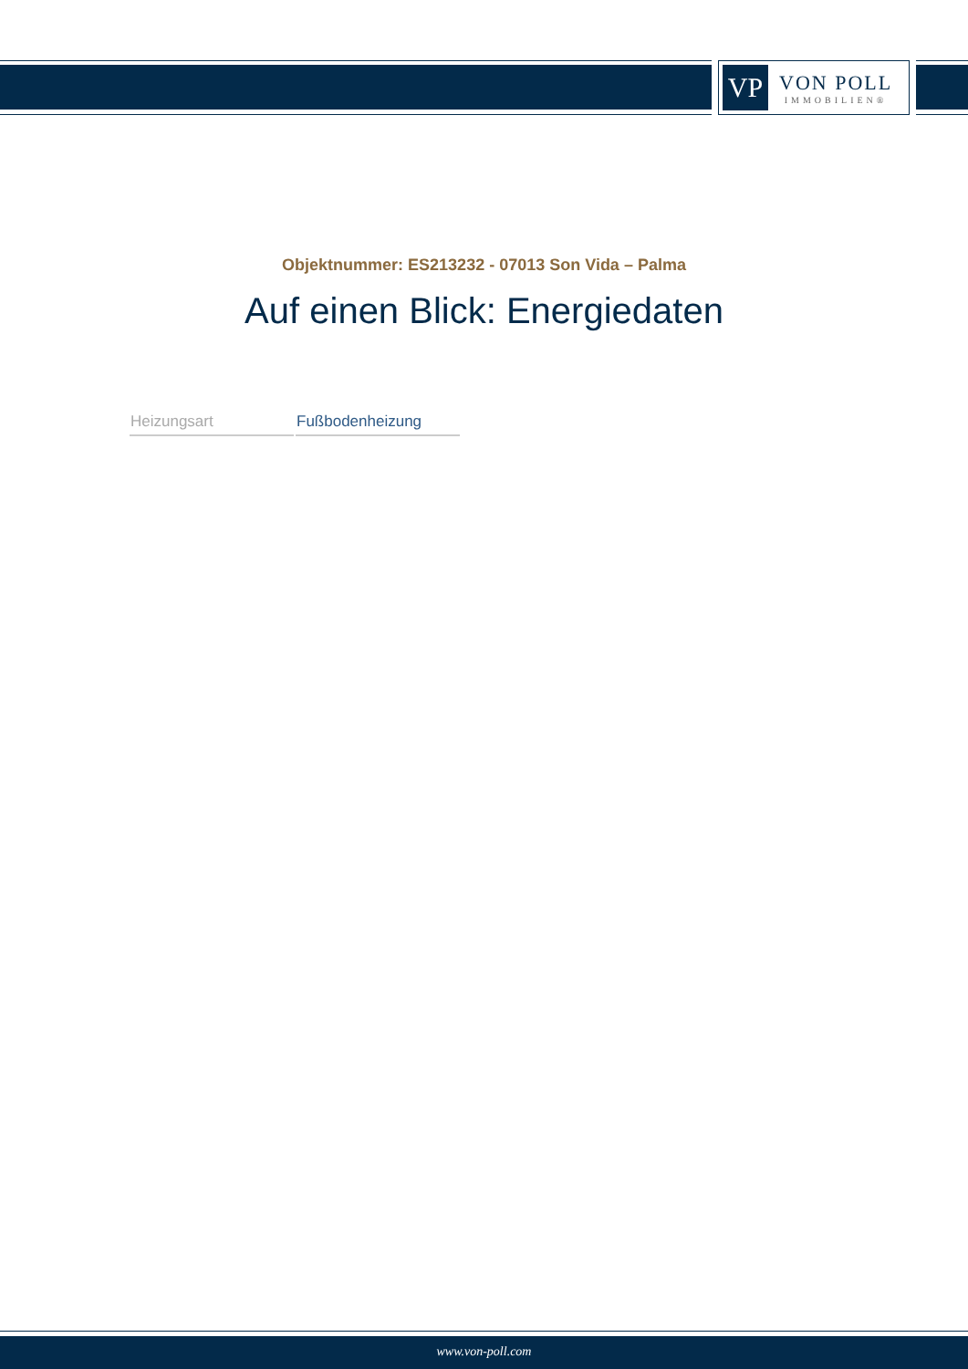VP
VON POLL
IMMOBILIEN®
Objektnummer: ES213232 - 07013 Son Vida – Palma
Auf einen Blick: Energiedaten
| Heizungsart | Fußbodenheizung |
www.von-poll.com